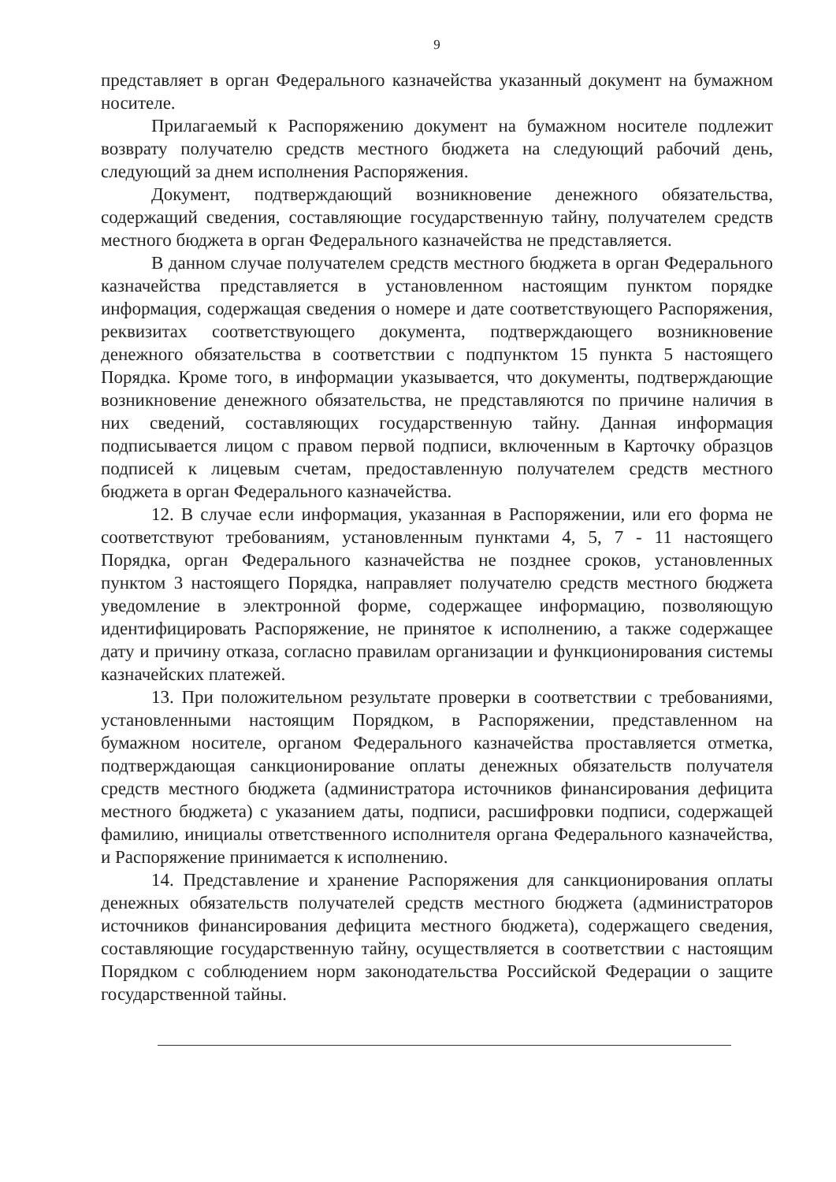9
представляет в орган Федерального казначейства указанный документ на бумажном носителе.
Прилагаемый к Распоряжению документ на бумажном носителе подлежит возврату получателю средств местного бюджета на следующий рабочий день, следующий за днем исполнения Распоряжения.
Документ, подтверждающий возникновение денежного обязательства, содержащий сведения, составляющие государственную тайну, получателем средств местного бюджета в орган Федерального казначейства не представляется.
В данном случае получателем средств местного бюджета в орган Федерального казначейства представляется в установленном настоящим пунктом порядке информация, содержащая сведения о номере и дате соответствующего Распоряжения, реквизитах соответствующего документа, подтверждающего возникновение денежного обязательства в соответствии с подпунктом 15 пункта 5 настоящего Порядка. Кроме того, в информации указывается, что документы, подтверждающие возникновение денежного обязательства, не представляются по причине наличия в них сведений, составляющих государственную тайну. Данная информация подписывается лицом с правом первой подписи, включенным в Карточку образцов подписей к лицевым счетам, предоставленную получателем средств местного бюджета в орган Федерального казначейства.
12. В случае если информация, указанная в Распоряжении, или его форма не соответствуют требованиям, установленным пунктами 4, 5, 7 - 11 настоящего Порядка, орган Федерального казначейства не позднее сроков, установленных пунктом 3 настоящего Порядка, направляет получателю средств местного бюджета уведомление в электронной форме, содержащее информацию, позволяющую идентифицировать Распоряжение, не принятое к исполнению, а также содержащее дату и причину отказа, согласно правилам организации и функционирования системы казначейских платежей.
13. При положительном результате проверки в соответствии с требованиями, установленными настоящим Порядком, в Распоряжении, представленном на бумажном носителе, органом Федерального казначейства проставляется отметка, подтверждающая санкционирование оплаты денежных обязательств получателя средств местного бюджета (администратора источников финансирования дефицита местного бюджета) с указанием даты, подписи, расшифровки подписи, содержащей фамилию, инициалы ответственного исполнителя органа Федерального казначейства, и Распоряжение принимается к исполнению.
14. Представление и хранение Распоряжения для санкционирования оплаты денежных обязательств получателей средств местного бюджета (администраторов источников финансирования дефицита местного бюджета), содержащего сведения, составляющие государственную тайну, осуществляется в соответствии с настоящим Порядком с соблюдением норм законодательства Российской Федерации о защите государственной тайны.